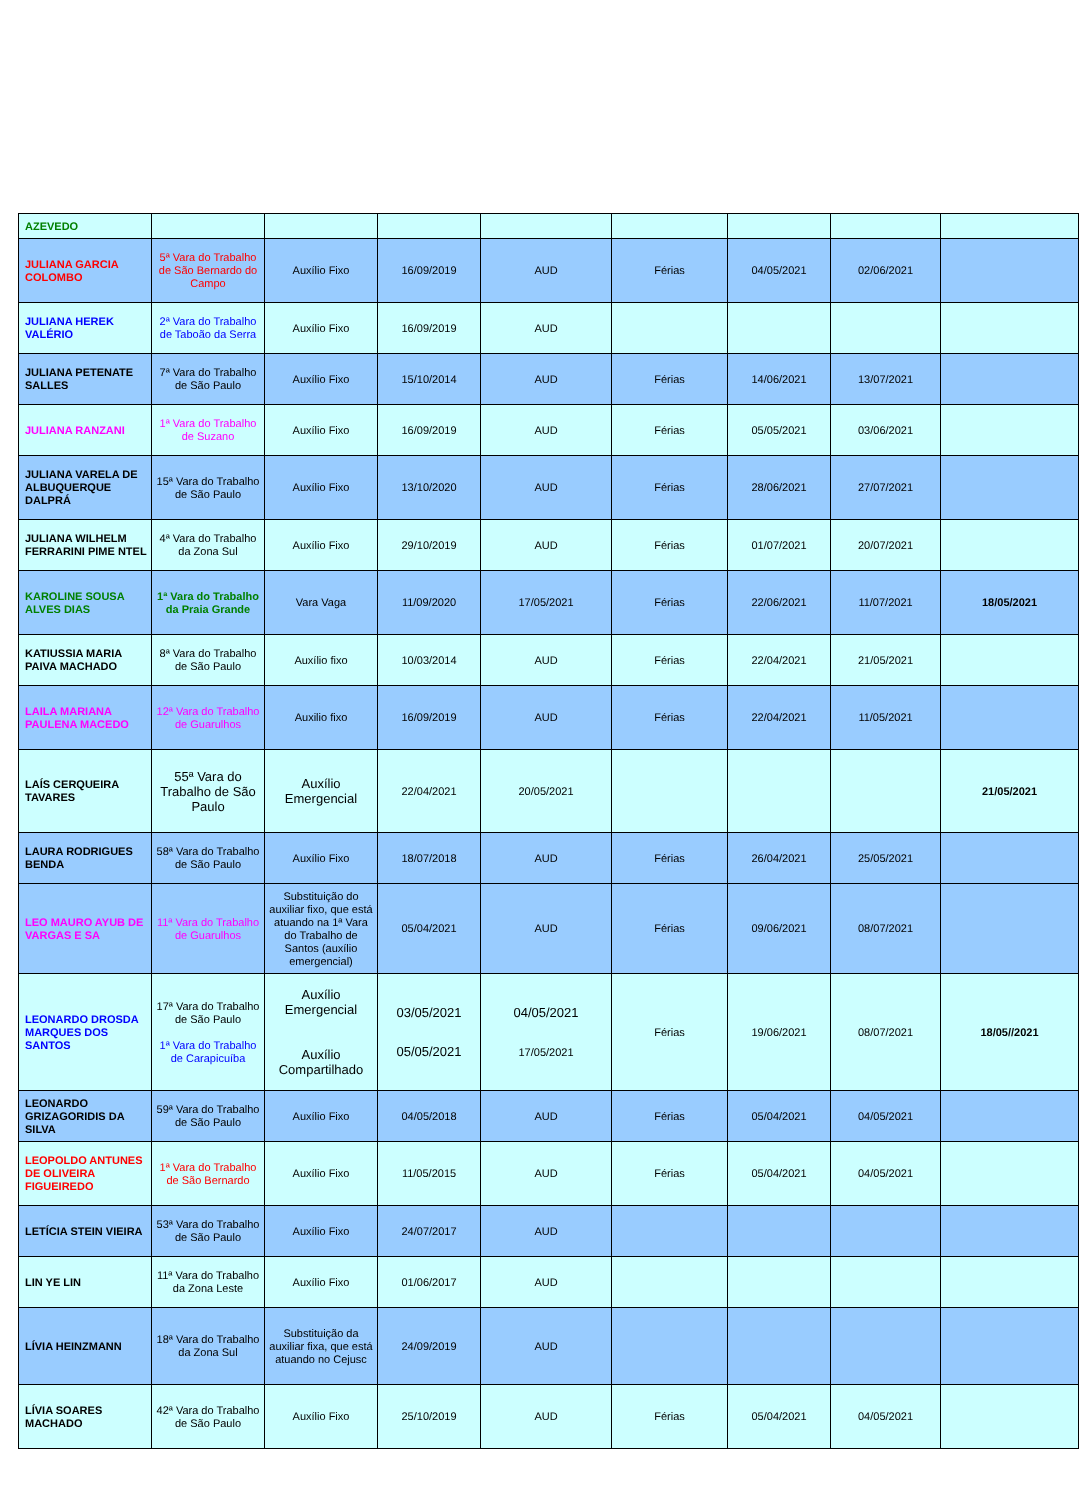| AZEVEDO | | | | | | | | |
| JULIANA GARCIA COLOMBO | 5ª Vara do Trabalho de São Bernardo do Campo | Auxílio Fixo | 16/09/2019 | AUD | Férias | 04/05/2021 | 02/06/2021 | |
| JULIANA HEREK VALÉRIO | 2ª Vara do Trabalho de Taboão da Serra | Auxílio Fixo | 16/09/2019 | AUD | | | | |
| JULIANA PETENATE SALLES | 7ª Vara do Trabalho de São Paulo | Auxílio Fixo | 15/10/2014 | AUD | Férias | 14/06/2021 | 13/07/2021 | |
| JULIANA RANZANI | 1ª Vara do Trabalho de Suzano | Auxílio Fixo | 16/09/2019 | AUD | Férias | 05/05/2021 | 03/06/2021 | |
| JULIANA VARELA DE ALBUQUERQUE DALPRÁ | 15ª Vara do Trabalho de São Paulo | Auxílio Fixo | 13/10/2020 | AUD | Férias | 28/06/2021 | 27/07/2021 | |
| JULIANA WILHELM FERRARINI PIME NTEL | 4ª Vara do Trabalho da Zona Sul | Auxílio Fixo | 29/10/2019 | AUD | Férias | 01/07/2021 | 20/07/2021 | |
| KAROLINE SOUSA ALVES DIAS | 1ª Vara do Trabalho da Praia Grande | Vara Vaga | 11/09/2020 | 17/05/2021 | Férias | 22/06/2021 | 11/07/2021 | 18/05/2021 |
| KATIUSSIA MARIA PAIVA MACHADO | 8ª Vara do Trabalho de São Paulo | Auxílio fixo | 10/03/2014 | AUD | Férias | 22/04/2021 | 21/05/2021 | |
| LAILA MARIANA PAULENA MACEDO | 12ª Vara do Trabalho de Guarulhos | Auxilio fixo | 16/09/2019 | AUD | Férias | 22/04/2021 | 11/05/2021 | |
| LAÍS CERQUEIRA TAVARES | 55ª Vara do Trabalho de São Paulo | Auxílio Emergencial | 22/04/2021 | 20/05/2021 | | | | 21/05/2021 |
| LAURA RODRIGUES BENDA | 58ª Vara do Trabalho de São Paulo | Auxílio Fixo | 18/07/2018 | AUD | Férias | 26/04/2021 | 25/05/2021 | |
| LEO MAURO AYUB DE VARGAS E SA | 11ª Vara do Trabalho de Guarulhos | Substituição do auxiliar fixo, que está atuando na 1ª Vara do Trabalho de Santos (auxílio emergencial) | 05/04/2021 | AUD | Férias | 09/06/2021 | 08/07/2021 | |
| LEONARDO DROSDA MARQUES DOS SANTOS | 17ª Vara do Trabalho de São Paulo 1ª Vara do Trabalho de Carapicuíba | Auxílio Emergencial Auxílio Compartilhado | 03/05/2021 05/05/2021 | 04/05/2021 17/05/2021 | Férias | 19/06/2021 | 08/07/2021 | 18/05//2021 |
| LEONARDO GRIZAGORIDIS DA SILVA | 59ª Vara do Trabalho de São Paulo | Auxílio Fixo | 04/05/2018 | AUD | Férias | 05/04/2021 | 04/05/2021 | |
| LEOPOLDO ANTUNES DE OLIVEIRA FIGUEIREDO | 1ª Vara do Trabalho de São Bernardo | Auxílio Fixo | 11/05/2015 | AUD | Férias | 05/04/2021 | 04/05/2021 | |
| LETÍCIA STEIN VIEIRA | 53ª Vara do Trabalho de São Paulo | Auxílio Fixo | 24/07/2017 | AUD | | | | |
| LIN YE LIN | 11ª Vara do Trabalho da Zona Leste | Auxílio Fixo | 01/06/2017 | AUD | | | | |
| LÍVIA HEINZMANN | 18ª Vara do Trabalho da Zona Sul | Substituição da auxiliar fixa, que está atuando no Cejusc | 24/09/2019 | AUD | | | | |
| LÍVIA SOARES MACHADO | 42ª Vara do Trabalho de São Paulo | Auxílio Fixo | 25/10/2019 | AUD | Férias | 05/04/2021 | 04/05/2021 | |